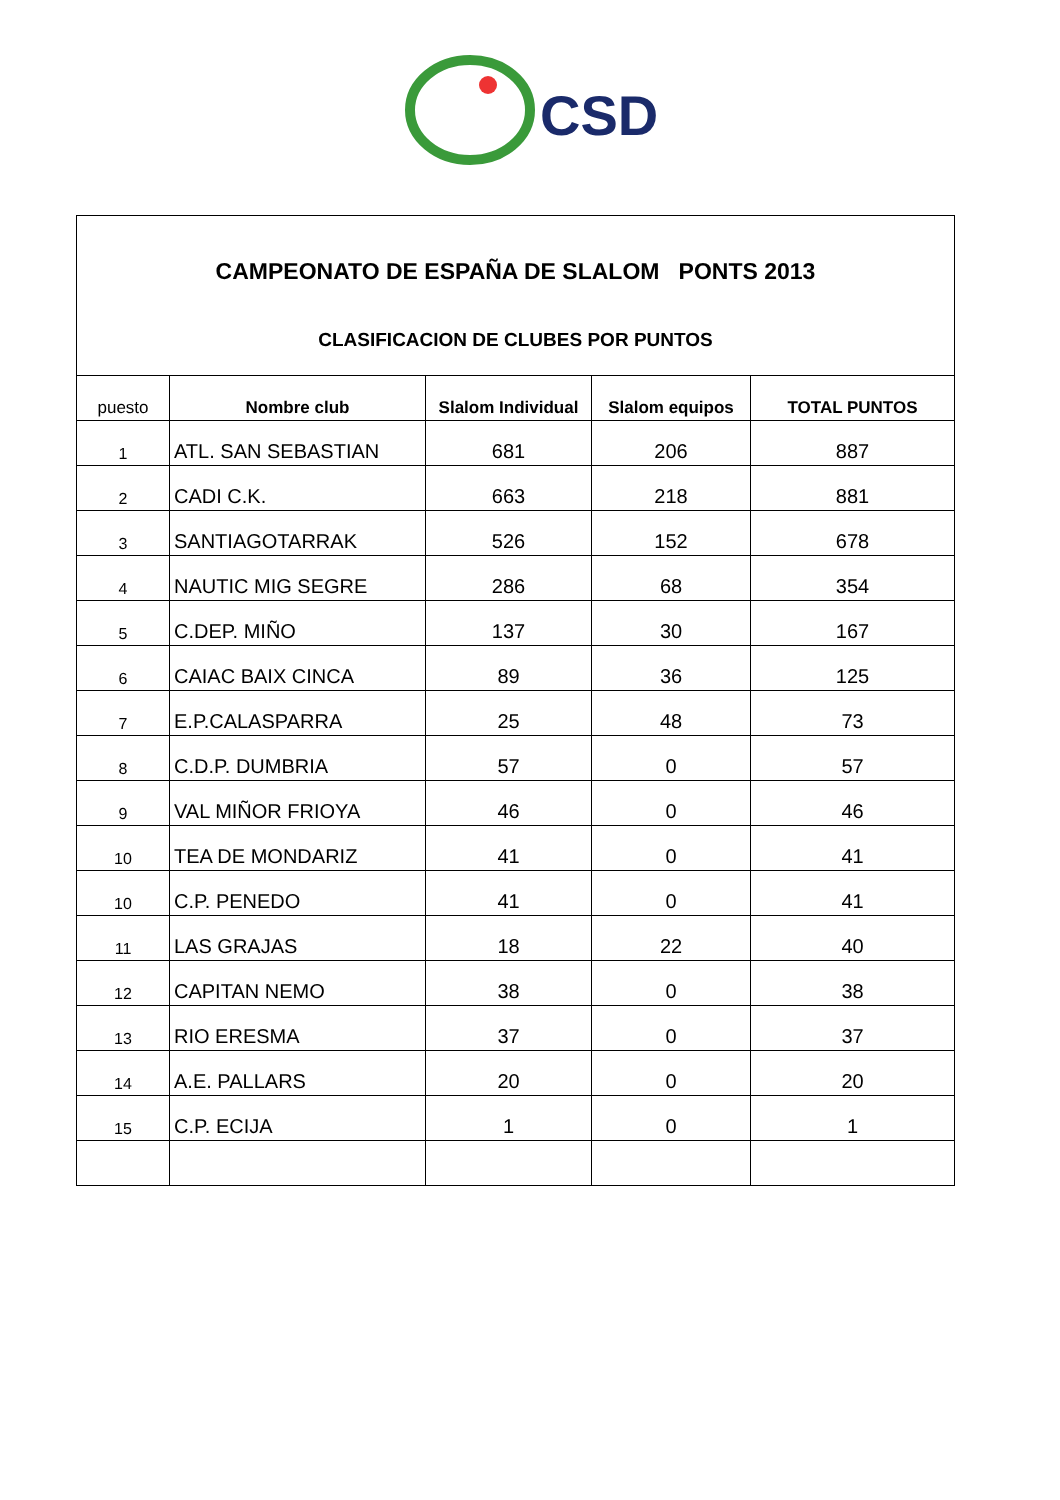CSD
CAMPEONATO DE ESPAÑA DE SLALOM PONTS 2013
CLASIFICACION DE CLUBES POR PUNTOS
| puesto | Nombre club | Slalom Individual | Slalom equipos | TOTAL PUNTOS |
| --- | --- | --- | --- | --- |
| 1 | ATL. SAN SEBASTIAN | 681 | 206 | 887 |
| 2 | CADI C.K. | 663 | 218 | 881 |
| 3 | SANTIAGOTARRAK | 526 | 152 | 678 |
| 4 | NAUTIC MIG SEGRE | 286 | 68 | 354 |
| 5 | C.DEP. MIÑO | 137 | 30 | 167 |
| 6 | CAIAC BAIX CINCA | 89 | 36 | 125 |
| 7 | E.P.CALASPARRA | 25 | 48 | 73 |
| 8 | C.D.P. DUMBRIA | 57 | 0 | 57 |
| 9 | VAL MIÑOR FRIOYA | 46 | 0 | 46 |
| 10 | TEA DE MONDARIZ | 41 | 0 | 41 |
| 10 | C.P. PENEDO | 41 | 0 | 41 |
| 11 | LAS GRAJAS | 18 | 22 | 40 |
| 12 | CAPITAN NEMO | 38 | 0 | 38 |
| 13 | RIO ERESMA | 37 | 0 | 37 |
| 14 | A.E. PALLARS | 20 | 0 | 20 |
| 15 | C.P. ECIJA | 1 | 0 | 1 |